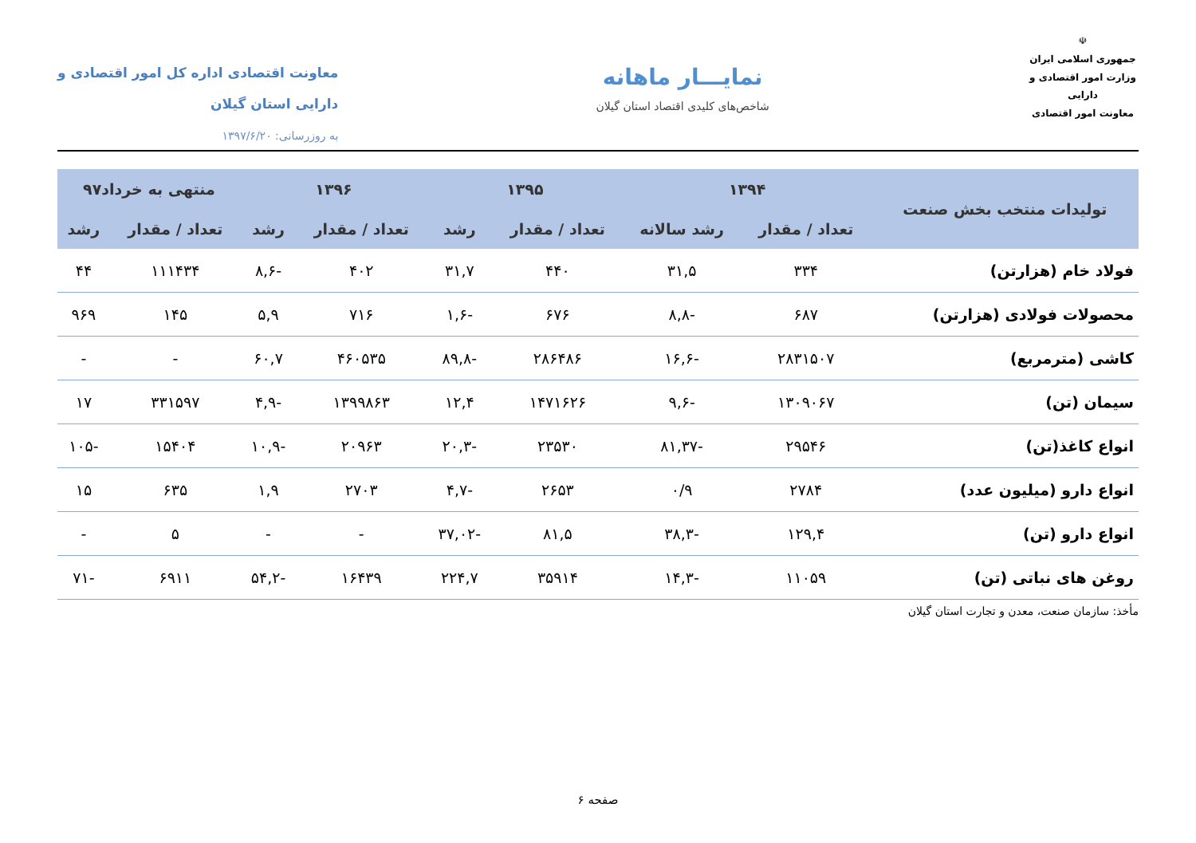☫
جمهوری اسلامی ایران
وزارت امور اقتصادی و دارایی
معاونت امور اقتصادی
نمایـــار ماهانه
شاخص‌های کلیدی اقتصاد استان گیلان
معاونت اقتصادی اداره کل امور اقتصادی و
دارایی استان گیلان
به روزرسانی: ۱۳۹۷/۶/۲۰
| تولیدات منتخب بخش صنعت | ۱۳۹۴ | | ۱۳۹۵ | | ۱۳۹۶ | | منتهی به خرداد۹۷ | |
| --- | --- | --- | --- | --- | --- | --- | --- | --- |
| | تعداد / مقدار | رشد سالانه | تعداد / مقدار | رشد | تعداد / مقدار | رشد | تعداد / مقدار | رشد |
| فولاد خام (هزارتن) | ۳۳۴ | ۳۱,۵ | ۴۴۰ | ۳۱,۷ | ۴۰۲ | -۸,۶ | ۱۱۱۴۳۴ | ۴۴ |
| محصولات فولادی (هزارتن) | ۶۸۷ | -۸,۸ | ۶۷۶ | -۱,۶ | ۷۱۶ | ۵,۹ | ۱۴۵ | ۹۶۹ |
| کاشی (مترمربع) | ۲۸۳۱۵۰۷ | -۱۶,۶ | ۲۸۶۴۸۶ | -۸۹,۸ | ۴۶۰۵۳۵ | ۶۰,۷ | - | - |
| سیمان (تن) | ۱۳۰۹۰۶۷ | -۹,۶ | ۱۴۷۱۶۲۶ | ۱۲,۴ | ۱۳۹۹۸۶۳ | -۴,۹ | ۳۳۱۵۹۷ | ۱۷ |
| انواع کاغذ(تن) | ۲۹۵۴۶ | -۸۱,۳۷ | ۲۳۵۳۰ | -۲۰,۳ | ۲۰۹۶۳ | -۱۰,۹ | ۱۵۴۰۴ | -۱۰۵ |
| انواع دارو (میلیون عدد) | ۲۷۸۴ | ۰/۹ | ۲۶۵۳ | -۴,۷ | ۲۷۰۳ | ۱,۹ | ۶۳۵ | ۱۵ |
| انواع دارو (تن) | ۱۲۹,۴ | -۳۸,۳ | ۸۱,۵ | -۳۷,۰۲ | - | - | ۵ | - |
| روغن های نباتی (تن) | ۱۱۰۵۹ | -۱۴,۳ | ۳۵۹۱۴ | ۲۲۴,۷ | ۱۶۴۳۹ | -۵۴,۲ | ۶۹۱۱ | -۷۱ |
مأخذ: سازمان صنعت، معدن و تجارت استان گیلان
صفحه ۶